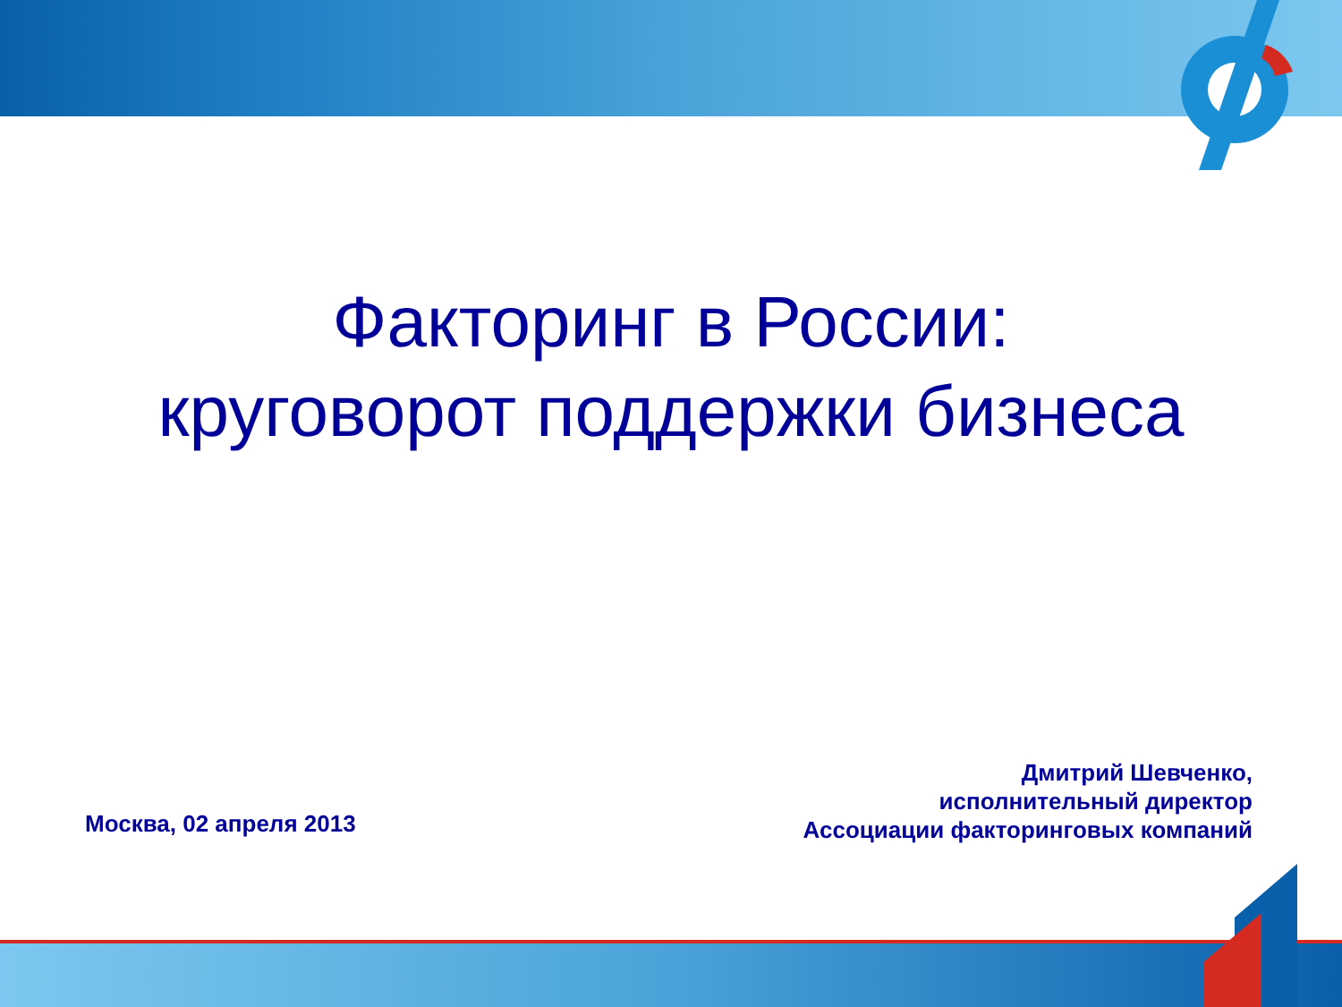Факторинг в России:
круговорот поддержки бизнеса
Москва, 02 апреля 2013
Дмитрий Шевченко,
исполнительный директор
Ассоциации факторинговых компаний